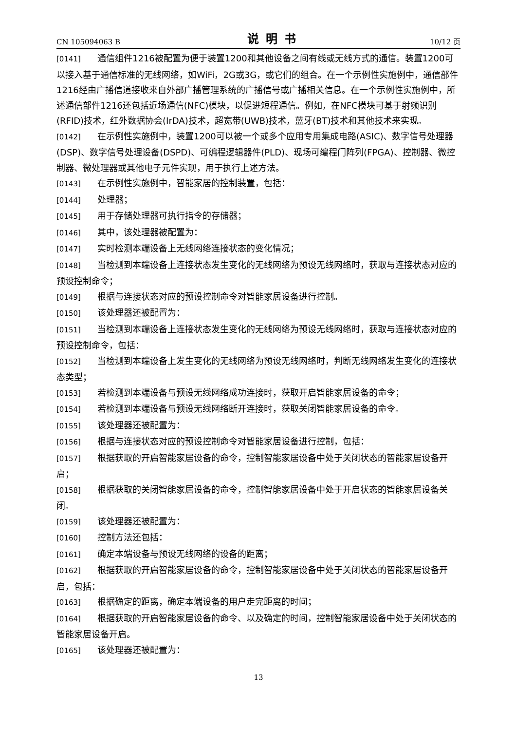CN 105094063 B 说明书 10/12 页
[0141] 通信组件1216被配置为便于装置1200和其他设备之间有线或无线方式的通信。装置1200可以接入基于通信标准的无线网络，如WiFi，2G或3G，或它们的组合。在一个示例性实施例中，通信部件1216经由广播信道接收来自外部广播管理系统的广播信号或广播相关信息。在一个示例性实施例中，所述通信部件1216还包括近场通信(NFC)模块，以促进短程通信。例如，在NFC模块可基于射频识别(RFID)技术，红外数据协会(IrDA)技术，超宽带(UWB)技术，蓝牙(BT)技术和其他技术来实现。
[0142] 在示例性实施例中，装置1200可以被一个或多个应用专用集成电路(ASIC)、数字信号处理器(DSP)、数字信号处理设备(DSPD)、可编程逻辑器件(PLD)、现场可编程门阵列(FPGA)、控制器、微控制器、微处理器或其他电子元件实现，用于执行上述方法。
[0143] 在示例性实施例中，智能家居的控制装置，包括：
[0144] 处理器；
[0145] 用于存储处理器可执行指令的存储器；
[0146] 其中，该处理器被配置为：
[0147] 实时检测本端设备上无线网络连接状态的变化情况；
[0148] 当检测到本端设备上连接状态发生变化的无线网络为预设无线网络时，获取与连接状态对应的预设控制命令；
[0149] 根据与连接状态对应的预设控制命令对智能家居设备进行控制。
[0150] 该处理器还被配置为：
[0151] 当检测到本端设备上连接状态发生变化的无线网络为预设无线网络时，获取与连接状态对应的预设控制命令，包括：
[0152] 当检测到本端设备上发生变化的无线网络为预设无线网络时，判断无线网络发生变化的连接状态类型；
[0153] 若检测到本端设备与预设无线网络成功连接时，获取开启智能家居设备的命令；
[0154] 若检测到本端设备与预设无线网络断开连接时，获取关闭智能家居设备的命令。
[0155] 该处理器还被配置为：
[0156] 根据与连接状态对应的预设控制命令对智能家居设备进行控制，包括：
[0157] 根据获取的开启智能家居设备的命令，控制智能家居设备中处于关闭状态的智能家居设备开启；
[0158] 根据获取的关闭智能家居设备的命令，控制智能家居设备中处于开启状态的智能家居设备关闭。
[0159] 该处理器还被配置为：
[0160] 控制方法还包括：
[0161] 确定本端设备与预设无线网络的设备的距离；
[0162] 根据获取的开启智能家居设备的命令，控制智能家居设备中处于关闭状态的智能家居设备开启，包括：
[0163] 根据确定的距离，确定本端设备的用户走完距离的时间；
[0164] 根据获取的开启智能家居设备的命令、以及确定的时间，控制智能家居设备中处于关闭状态的智能家居设备开启。
[0165] 该处理器还被配置为：
13